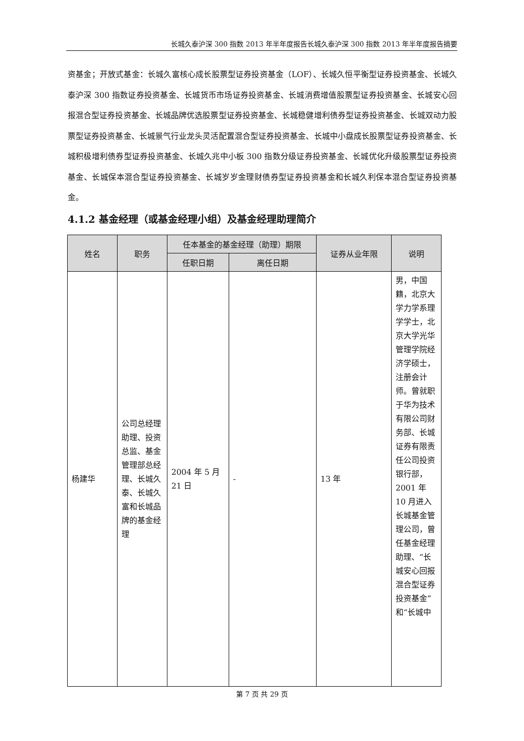长城久泰沪深 300 指数 2013 年半年度报告长城久泰沪深 300 指数 2013 年半年度报告摘要
资基金；开放式基金：长城久富核心成长股票型证券投资基金（LOF）、长城久恒平衡型证券投资基金、长城久泰沪深 300 指数证券投资基金、长城货币市场证券投资基金、长城消费增值股票型证券投资基金、长城安心回报混合型证券投资基金、长城品牌优选股票型证券投资基金、长城稳健增利债券型证券投资基金、长城双动力股票型证券投资基金、长城景气行业龙头灵活配置混合型证券投资基金、长城中小盘成长股票型证券投资基金、长城积极增利债券型证券投资基金、长城久兆中小板 300 指数分级证券投资基金、长城优化升级股票型证券投资基金、长城保本混合型证券投资基金、长城岁岁金理财债券型证券投资基金和长城久利保本混合型证券投资基金。
4.1.2 基金经理（或基金经理小组）及基金经理助理简介
| 姓名 | 职务 | 任本基金的基金经理（助理）期限 | | 证券从业年限 | 说明 |
| --- | --- | --- | --- | --- | --- |
| | | 任职日期 | 离任日期 | | |
| 杨建华 | 公司总经理助理、投资总监、基金管理部总经理、长城久泰、长城久富和长城品牌的基金经理 | 2004 年 5 月 21 日 | - | 13 年 | 男，中国籍，北京大学力学系理学学士，北京大学光华管理学院经济学硕士，注册会计师。曾就职于华为技术有限公司财务部、长城证券有限责任公司投资银行部，2001 年 10 月进入长城基金管理公司，曾任基金经理助理、“长城安心回报混合型证券投资基金”和“长城中 |
第 7 页 共 29 页